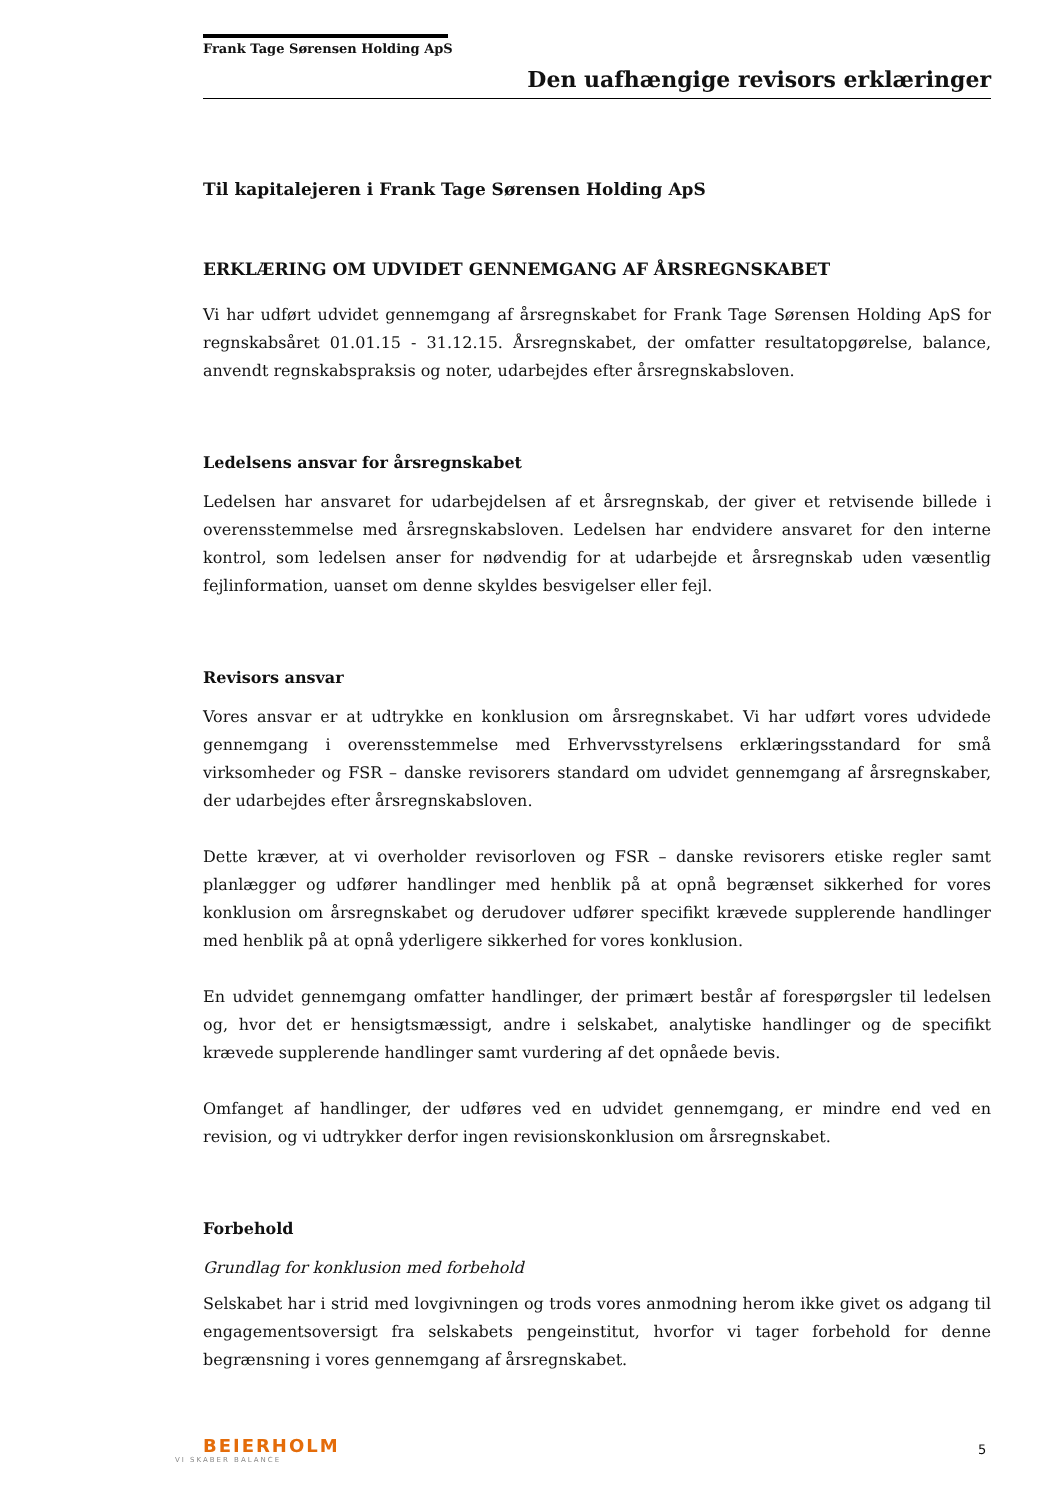Frank Tage Sørensen Holding ApS
Den uafhængige revisors erklæringer
Til kapitalejeren i Frank Tage Sørensen Holding ApS
ERKLÆRING OM UDVIDET GENNEMGANG AF ÅRSREGNSKABET
Vi har udført udvidet gennemgang af årsregnskabet for Frank Tage Sørensen Holding ApS for regnskabsåret 01.01.15 - 31.12.15. Årsregnskabet, der omfatter resultatopgørelse, balance, anvendt regnskabspraksis og noter, udarbejdes efter årsregnskabsloven.
Ledelsens ansvar for årsregnskabet
Ledelsen har ansvaret for udarbejdelsen af et årsregnskab, der giver et retvisende billede i overensstemmelse med årsregnskabsloven. Ledelsen har endvidere ansvaret for den interne kontrol, som ledelsen anser for nødvendig for at udarbejde et årsregnskab uden væsentlig fejlinformation, uanset om denne skyldes besvigelser eller fejl.
Revisors ansvar
Vores ansvar er at udtrykke en konklusion om årsregnskabet. Vi har udført vores udvidede gennemgang i overensstemmelse med Erhvervsstyrelsens erklæringsstandard for små virksomheder og FSR – danske revisorers standard om udvidet gennemgang af årsregnskaber, der udarbejdes efter årsregnskabsloven.
Dette kræver, at vi overholder revisorloven og FSR – danske revisorers etiske regler samt planlægger og udfører handlinger med henblik på at opnå begrænset sikkerhed for vores konklusion om årsregnskabet og derudover udfører specifikt krævede supplerende handlinger med henblik på at opnå yderligere sikkerhed for vores konklusion.
En udvidet gennemgang omfatter handlinger, der primært består af forespørgsler til ledelsen og, hvor det er hensigtsmæssigt, andre i selskabet, analytiske handlinger og de specifikt krævede supplerende handlinger samt vurdering af det opnåede bevis.
Omfanget af handlinger, der udføres ved en udvidet gennemgang, er mindre end ved en revision, og vi udtrykker derfor ingen revisionskonklusion om årsregnskabet.
Forbehold
Grundlag for konklusion med forbehold
Selskabet har i strid med lovgivningen og trods vores anmodning herom ikke givet os adgang til engagementsoversigt fra selskabets pengeinstitut, hvorfor vi tager forbehold for denne begrænsning i vores gennemgang af årsregnskabet.
BEIERHOLM
VI SKABER BALANCE
5